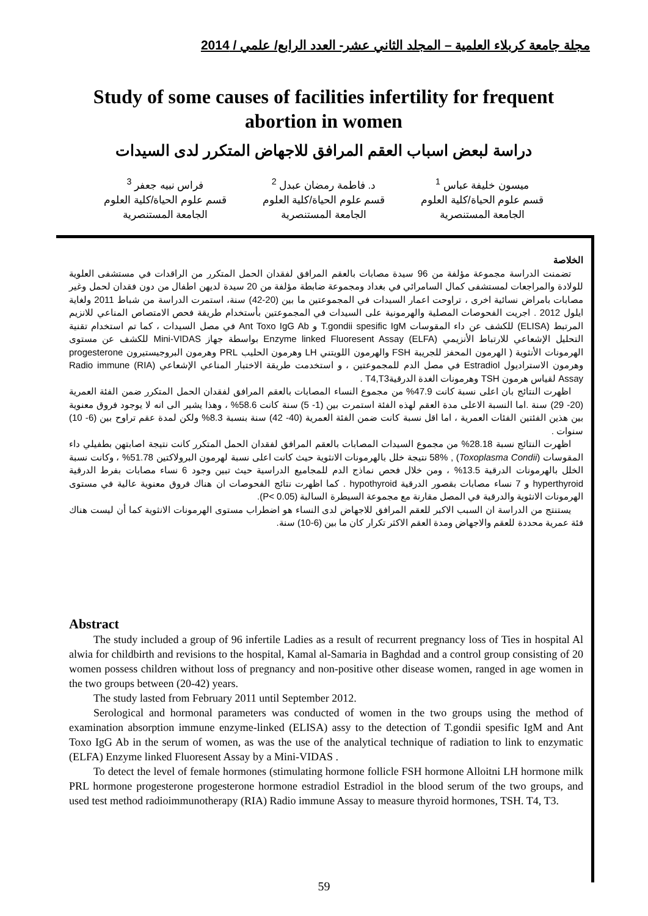مجلة جامعة كربلاء العلمية – المجلد الثاني عشر- العدد الرابع/ علمي / 2014
Study of some causes of facilities infertility for frequent abortion in women
دراسة لبعض اسباب العقم المرافق للاجهاض المتكرر لدى السيدات
ميسون خليفة عباس <sup>1</sup>
قسم علوم الحياة/كلية العلوم
الجامعة المستنصرية
د. فاطمة رمضان عبدل <sup>2</sup>
قسم علوم الحياة/كلية العلوم
الجامعة المستنصرية
فراس نبيه جعفر <sup>3</sup>
قسم علوم الحياة/كلية العلوم
الجامعة المستنصرية
الخلاصة
تضمنت الدراسة مجموعة مؤلفة من 96 سيدة مصابات بالعقم المرافق لفقدان الحمل المتكرر من الراقدات في مستشفى العلوية للولادة والمراجعات لمستشفى كمال السامرائي في بغداد ومجموعة ضابطة مؤلفة من 20 سيدة لديهن اطفال من دون فقدان لحمل وغير مصابات بامراض نسائية اخرى ، تراوحت اعمار السيدات في المجموعتين ما بين (20-42) سنة، استمرت الدراسة من شباط 2011 ولغاية ايلول 2012 . اجريت الفحوصات المصلية والهرمونية على السيدات في المجموعتين بأستخدام طريقة فحص الامتصاص المناعي للانزيم المرتبط (ELISA) للكشف عن داء المقوسات T.gondii spesific IgM و Ant Toxo IgG Ab في مصل السيدات ، كما تم استخدام تقنية التحليل الإشعاعي للارتباط الأنزيمي (ELFA) Enzyme linked Fluoresent Assay بواسطة جهاز Mini-VIDAS للكشف عن مستوى الهرمونات الأنثوية ( الهرمون المحفز للجريبة FSH والهرمون اللويتني LH وهرمون الحليب PRL وهرمون البروجيستيرون progesterone وهرمون الاستراديول Estradiol في مصل الدم للمجموعتين ، و استخدمت طريقة الاختبار المناعي الإشعاعي (RIA) Radio immune Assay لقياس هرمون TSH وهرمونات الغدة الدرقيةT4,T3 .
اظهرت النتائج بان اعلى نسبة كانت 47.9% من مجموع النساء المصابات بالعقم المرافق لفقدان الحمل المتكرر ضمن الفئة العمرية (20- 29) سنة .اما النسبة الاعلى مدة العقم لهذه الفئة استمرت بين (1- 5) سنة كانت 58.6% ، وهذا يشير الى انه لا يوجود فروق معنوية بين هذين الفئتين الفئات العمرية ، اما اقل نسبة كانت ضمن الفئة العمرية (40- 42) سنة بنسبة 8.3% ولكن لمدة عقم تراوح بين (6- 10) سنوات .
اظهرت النتائج نسبة 28.18% من مجموع السيدات المصابات بالعقم المرافق لفقدان الحمل المتكرر كانت نتيجة اصابتهن بطفيلي داء المقوسات (Toxoplasma Condii) , 58% نتيجة خلل بالهرمونات الانثوية حيث كانت اعلى نسبة لهرمون البرولاكتين 51.78% ، وكانت نسبة الخلل بالهرمونات الدرقية 13.5% ، ومن خلال فحص نماذج الدم للمجاميع الدراسية حيث تبين وجود 6 نساء مصابات بفرط الدرقية hyperthyroid و 7 نساء مصابات بقصور الدرقية hypothyroid . كما اظهرت نتائج الفحوصات ان هناك فروق معنوية عالية في مستوى الهرمونات الانثوية والدرقية في المصل مقارنة مع مجموعة السيطرة السالبة (P< 0.05).
يستنتج من الدراسة ان السبب الاكبر للعقم المرافق للاجهاض لدى النساء هو اضطراب مستوى الهرمونات الانثوية كما أن ليست هناك فئة عمرية محددة للعقم والاجهاض ومدة العقم الاكثر تكرار كان ما بين (6-10) سنة.
Abstract
The study included a group of 96 infertile Ladies as a result of recurrent pregnancy loss of Ties in hospital Al alwia for childbirth and revisions to the hospital, Kamal al-Samaria in Baghdad and a control group consisting of 20 women possess children without loss of pregnancy and non-positive other disease women, ranged in age women in the two groups between (20-42) years.
The study lasted from February 2011 until September 2012.
Serological and hormonal parameters was conducted of women in the two groups using the method of examination absorption immune enzyme-linked (ELISA) assy to the detection of T.gondii spesific IgM and Ant Toxo IgG Ab in the serum of women, as was the use of the analytical technique of radiation to link to enzymatic (ELFA) Enzyme linked Fluoresent Assay by a Mini-VIDAS .
To detect the level of female hormones (stimulating hormone follicle FSH hormone Alloitni LH hormone milk PRL hormone progesterone progesterone hormone estradiol Estradiol in the blood serum of the two groups, and used test method radioimmunotherapy (RIA) Radio immune Assay to measure thyroid hormones, TSH. T4, T3.
59